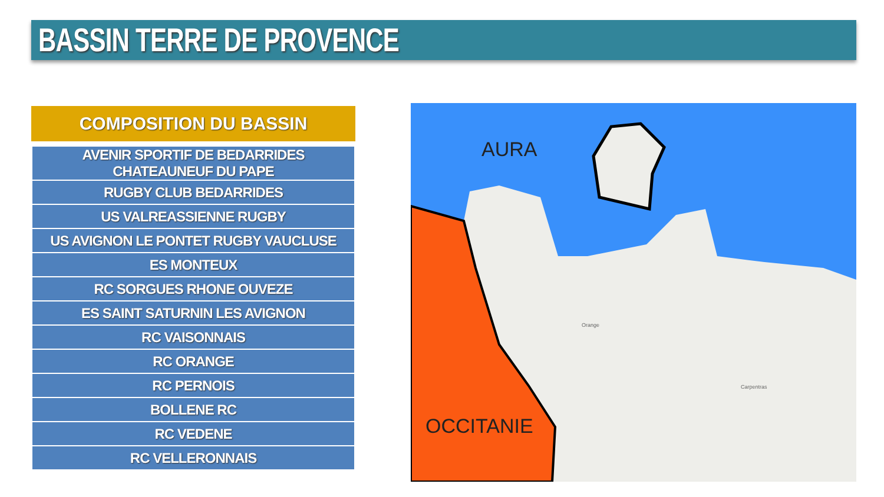BASSIN TERRE DE PROVENCE
COMPOSITION DU BASSIN
| AVENIR SPORTIF DE BEDARRIDES CHATEAUNEUF DU PAPE |
| RUGBY CLUB BEDARRIDES |
| US VALREASSIENNE RUGBY |
| US AVIGNON LE PONTET RUGBY VAUCLUSE |
| ES MONTEUX |
| RC SORGUES RHONE OUVEZE |
| ES SAINT SATURNIN LES AVIGNON |
| RC VAISONNAIS |
| RC ORANGE |
| RC PERNOIS |
| BOLLENE RC |
| RC VEDENE |
| RC VELLERONNAIS |
AURA
OCCITANIE
Carpentras
Orange